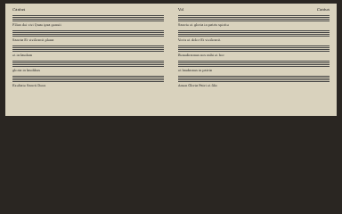Cantus
Filius dei vivi Quae ipsa genuit
Sancta Et vivificavit plena
et in laudem
gloria in laudibus
Exultate Sancti Deus
Vol Cantus
Sancte et gloria in patris spiritu
Vocis et dolor Et vivificavit
Benedicamus nos mihi et hoc
et laudamus in patria
Amen Gloria Patri et filio